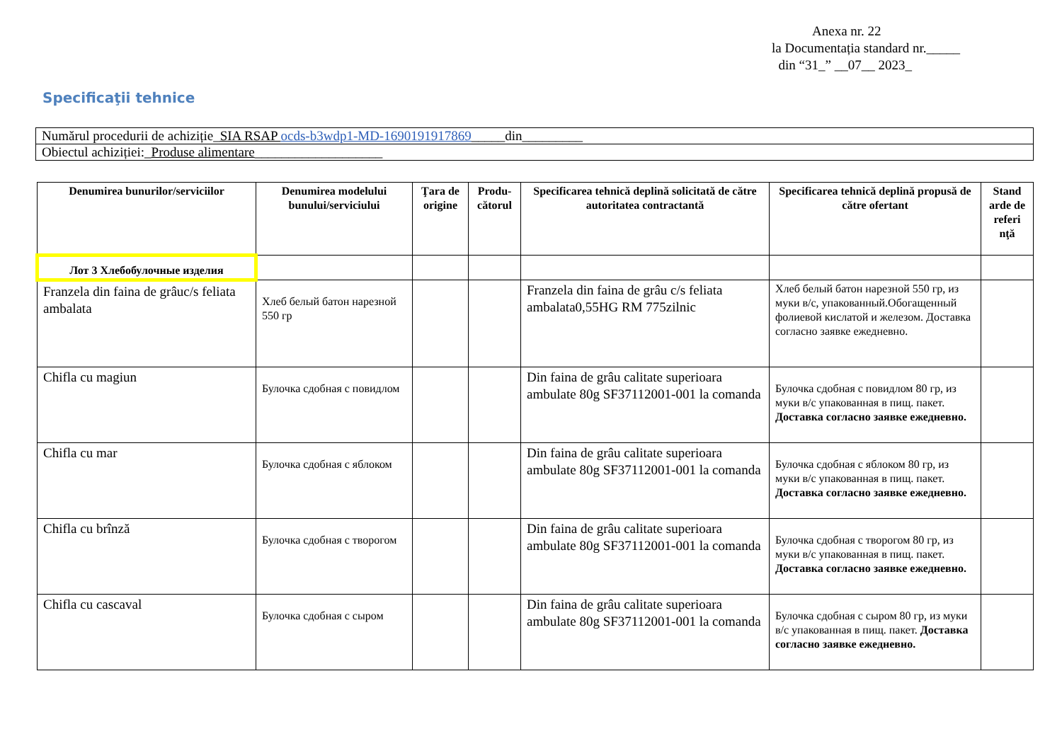Anexa nr. 22
la Documentația standard nr._____
din “31_” __07__ 2023_
Specificaţii tehnice
| Numărul procedurii de achiziție_ SIA RSAP ocds-b3wdp1-MD-1690191917869 _____din_________ |
| Obiectul achiziției:_ Produse alimentare ___________________ |
| Denumirea bunurilor/serviciilor | Denumirea modelului bunului/serviciului | Ţara de origine | Produ-cătorul | Specificarea tehnică deplină solicitată de către autoritatea contractantă | Specificarea tehnică deplină propusă de către ofertant | Stand arde de referi nţă |
| --- | --- | --- | --- | --- | --- | --- |
| Лот 3 Хлебобулочные изделия | | | | | | |
| Franzela din faina de grâuc/s feliata ambalata | Хлеб белый батон нарезной 550 гр | | | Franzela din faina de grâu c/s feliata ambalata0,55HG RM 775zilnic | Хлеб белый батон нарезной 550 гр, из муки в/с, упакованный.Обогащенный фолиевой кислатой и железом. Доставка согласно заявке ежедневно. | |
| Chifla cu magiun | Булочка сдобная с повидлом | | | Din faina de grâu calitate superioara ambulate 80g SF37112001-001 la comanda | Булочка сдобная с повидлом 80 гр, из муки в/с упакованная в пищ. пакет. Доставка согласно заявке ежедневно. | |
| Chifla cu mar | Булочка сдобная с яблоком | | | Din faina de grâu calitate superioara ambulate 80g SF37112001-001 la comanda | Булочка сдобная с яблоком 80 гр, из муки в/с упакованная в пищ. пакет. Доставка согласно заявке ежедневно. | |
| Chifla cu brînză | Булочка сдобная с творогом | | | Din faina de grâu calitate superioara ambulate 80g SF37112001-001 la comanda | Булочка сдобная с творогом 80 гр, из муки в/с упакованная в пищ. пакет. Доставка согласно заявке ежедневно. | |
| Chifla cu cascaval | Булочка сдобная с сыром | | | Din faina de grâu calitate superioara ambulate 80g SF37112001-001 la comanda | Булочка сдобная с сыром 80 гр, из муки в/с упакованная в пищ. пакет. Доставка согласно заявке ежедневно. | |